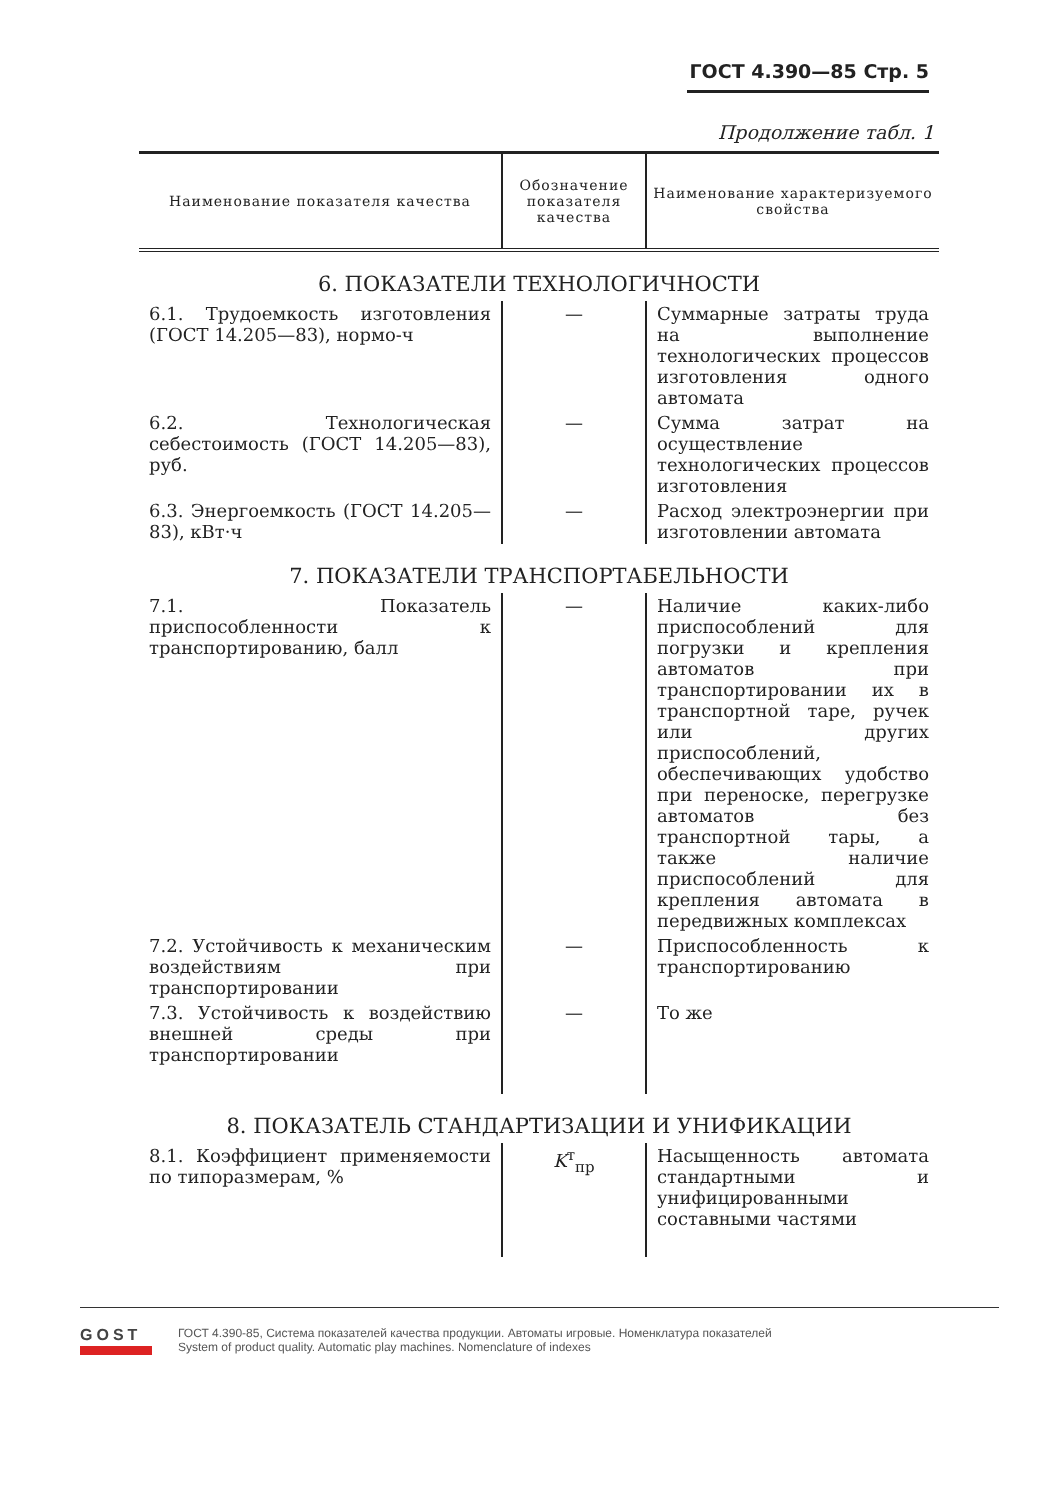ГОСТ 4.390—85 Стр. 5
Продолжение табл. 1
| Наименование показателя качества | Обозначение показателя качества | Наименование характеризуемого свойства |
| --- | --- | --- |
| 6. ПОКАЗАТЕЛИ ТЕХНОЛОГИЧНОСТИ | | |
| 6.1. Трудоемкость изготовления (ГОСТ 14.205—83), нормо-ч | — | Суммарные затраты труда на выполнение технологических процессов изготовления одного автомата |
| 6.2. Технологическая себестоимость (ГОСТ 14.205—83), руб. | — | Сумма затрат на осуществление технологических процессов изготовления |
| 6.3. Энергоемкость (ГОСТ 14.205—83), кВт·ч | — | Расход электроэнергии при изготовлении автомата |
| 7. ПОКАЗАТЕЛИ ТРАНСПОРТАБЕЛЬНОСТИ | | |
| 7.1. Показатель приспособленности к транспортированию, балл | — | Наличие каких-либо приспособлений для погрузки и крепления автоматов при транспортировании их в транспортной таре, ручек или других приспособлений, обеспечивающих удобство при переноске, перегрузке автоматов без транспортной тары, а также наличие приспособлений для крепления автомата в передвижных комплексах |
| 7.2. Устойчивость к механическим воздействиям при транспортировании | — | Приспособленность к транспортированию |
| 7.3. Устойчивость к воздействию внешней среды при транспортировании | — | То же |
| 8. ПОКАЗАТЕЛЬ СТАНДАРТИЗАЦИИ И УНИФИКАЦИИ | | |
| 8.1. Коэффициент применяемости по типоразмерам, % | K<sup>т</sup><sub>пр</sub> | Насыщенность автомата стандартными и унифицированными составными частями |
GOST
ГОСТ 4.390-85, Система показателей качества продукции. Автоматы игровые. Номенклатура показателей
System of product quality. Automatic play machines. Nomenclature of indexes